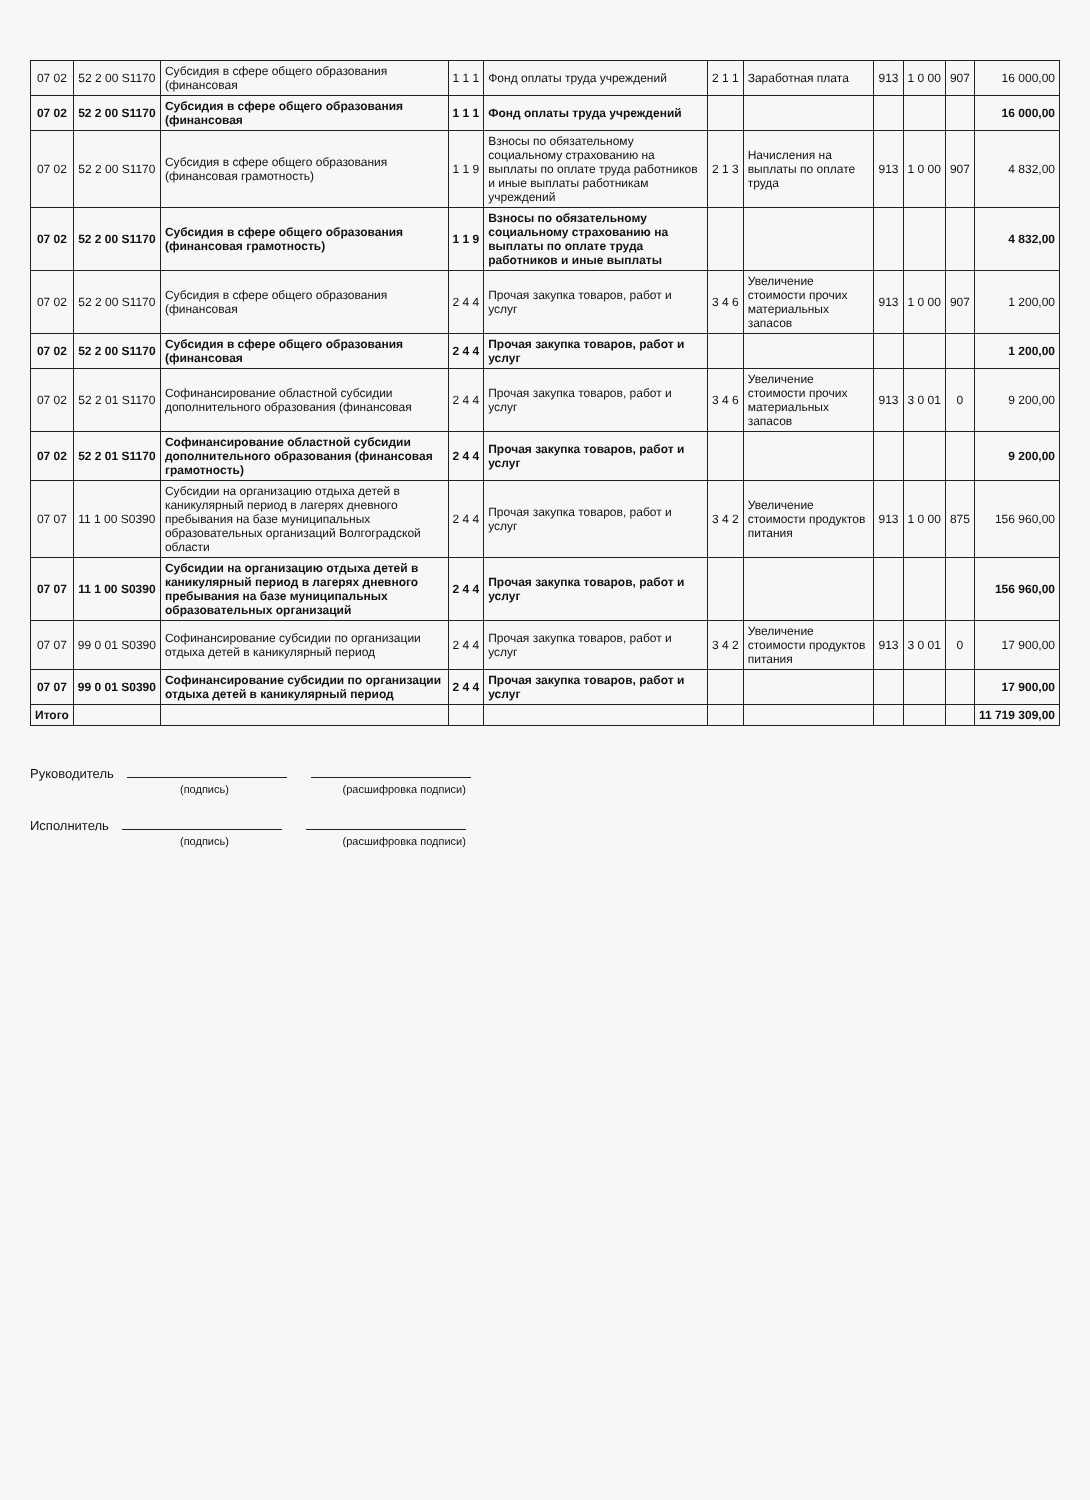| 07 02 | 52 2 00 S1170 | Субсидия в сфере общего образования (финансовая | 1 1 1 | Фонд оплаты труда учреждений | 2 1 1 | Заработная плата | 913 | 1 0 00 | 907 | 16 000,00 |
| 07 02 | 52 2 00 S1170 | Субсидия в сфере общего образования (финансовая | 1 1 1 | Фонд оплаты труда учреждений | | | | | | 16 000,00 |
| 07 02 | 52 2 00 S1170 | Субсидия в сфере общего образования (финансовая грамотность) | 1 1 9 | Взносы по обязательному социальному страхованию на выплаты по оплате труда работников и иные выплаты работникам учреждений | 2 1 3 | Начисления на выплаты по оплате труда | 913 | 1 0 00 | 907 | 4 832,00 |
| 07 02 | 52 2 00 S1170 | Субсидия в сфере общего образования (финансовая грамотность) | 1 1 9 | Взносы по обязательному социальному страхованию на выплаты по оплате труда работников и иные выплаты | | | | | | 4 832,00 |
| 07 02 | 52 2 00 S1170 | Субсидия в сфере общего образования (финансовая | 2 4 4 | Прочая закупка товаров, работ и услуг | 3 4 6 | Увеличение стоимости прочих материальных запасов | 913 | 1 0 00 | 907 | 1 200,00 |
| 07 02 | 52 2 00 S1170 | Субсидия в сфере общего образования (финансовая | 2 4 4 | Прочая закупка товаров, работ и услуг | | | | | | 1 200,00 |
| 07 02 | 52 2 01 S1170 | Софинансирование областной субсидии дополнительного образования (финансовая | 2 4 4 | Прочая закупка товаров, работ и услуг | 3 4 6 | Увеличение стоимости прочих материальных запасов | 913 | 3 0 01 | 0 | 9 200,00 |
| 07 02 | 52 2 01 S1170 | Софинансирование областной субсидии дополнительного образования (финансовая грамотность) | 2 4 4 | Прочая закупка товаров, работ и услуг | | | | | | 9 200,00 |
| 07 07 | 11 1 00 S0390 | Субсидии на организацию отдыха детей в каникулярный период в лагерях дневного пребывания на базе муниципальных образовательных организаций Волгоградской области | 2 4 4 | Прочая закупка товаров, работ и услуг | 3 4 2 | Увеличение стоимости продуктов питания | 913 | 1 0 00 | 875 | 156 960,00 |
| 07 07 | 11 1 00 S0390 | Субсидии на организацию отдыха детей в каникулярный период в лагерях дневного пребывания на базе муниципальных образовательных организаций | 2 4 4 | Прочая закупка товаров, работ и услуг | | | | | | 156 960,00 |
| 07 07 | 99 0 01 S0390 | Софинансирование субсидии по организации отдыха детей в каникулярный период | 2 4 4 | Прочая закупка товаров, работ и услуг | 3 4 2 | Увеличение стоимости продуктов питания | 913 | 3 0 01 | 0 | 17 900,00 |
| 07 07 | 99 0 01 S0390 | Софинансирование субсидии по организации отдыха детей в каникулярный период | 2 4 4 | Прочая закупка товаров, работ и услуг | | | | | | 17 900,00 |
| Итого | | | | | | | | | | 11 719 309,00 |
Руководитель
(подпись) (расшифровка подписи)
Исполнитель
(подпись) (расшифровка подписи)